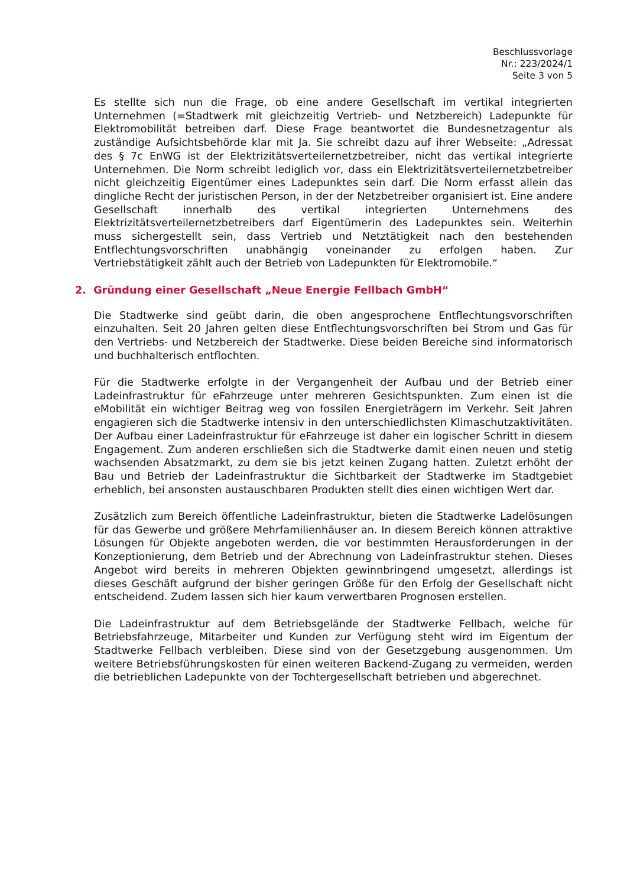Beschlussvorlage
Nr.: 223/2024/1
Seite 3 von 5
Es stellte sich nun die Frage, ob eine andere Gesellschaft im vertikal integrierten Unternehmen (=Stadtwerk mit gleichzeitig Vertrieb- und Netzbereich) Ladepunkte für Elektromobilität betreiben darf. Diese Frage beantwortet die Bundesnetzagentur als zuständige Aufsichtsbehörde klar mit Ja. Sie schreibt dazu auf ihrer Webseite: „Adressat des § 7c EnWG ist der Elektrizitätsverteilernetzbetreiber, nicht das vertikal integrierte Unternehmen. Die Norm schreibt lediglich vor, dass ein Elektrizitätsverteilernetzbetreiber nicht gleichzeitig Eigentümer eines Ladepunktes sein darf. Die Norm erfasst allein das dingliche Recht der juristischen Person, in der der Netzbetreiber organisiert ist. Eine andere Gesellschaft innerhalb des vertikal integrierten Unternehmens des Elektrizitätsverteilernetzbetreibers darf Eigentümerin des Ladepunktes sein. Weiterhin muss sichergestellt sein, dass Vertrieb und Netztätigkeit nach den bestehenden Entflechtungsvorschriften unabhängig voneinander zu erfolgen haben. Zur Vertriebstätigkeit zählt auch der Betrieb von Ladepunkten für Elektromobile.“
2. Gründung einer Gesellschaft „Neue Energie Fellbach GmbH“
Die Stadtwerke sind geübt darin, die oben angesprochene Entflechtungsvorschriften einzuhalten. Seit 20 Jahren gelten diese Entflechtungsvorschriften bei Strom und Gas für den Vertriebs- und Netzbereich der Stadtwerke. Diese beiden Bereiche sind informatorisch und buchhalterisch entflochten.
Für die Stadtwerke erfolgte in der Vergangenheit der Aufbau und der Betrieb einer Ladeinfrastruktur für eFahrzeuge unter mehreren Gesichtspunkten. Zum einen ist die eMobilität ein wichtiger Beitrag weg von fossilen Energieträgern im Verkehr. Seit Jahren engagieren sich die Stadtwerke intensiv in den unterschiedlichsten Klimaschutzaktivitäten. Der Aufbau einer Ladeinfrastruktur für eFahrzeuge ist daher ein logischer Schritt in diesem Engagement. Zum anderen erschließen sich die Stadtwerke damit einen neuen und stetig wachsenden Absatzmarkt, zu dem sie bis jetzt keinen Zugang hatten. Zuletzt erhöht der Bau und Betrieb der Ladeinfrastruktur die Sichtbarkeit der Stadtwerke im Stadtgebiet erheblich, bei ansonsten austauschbaren Produkten stellt dies einen wichtigen Wert dar.
Zusätzlich zum Bereich öffentliche Ladeinfrastruktur, bieten die Stadtwerke Ladelösungen für das Gewerbe und größere Mehrfamilienhäuser an. In diesem Bereich können attraktive Lösungen für Objekte angeboten werden, die vor bestimmten Herausforderungen in der Konzeptionierung, dem Betrieb und der Abrechnung von Ladeinfrastruktur stehen. Dieses Angebot wird bereits in mehreren Objekten gewinnbringend umgesetzt, allerdings ist dieses Geschäft aufgrund der bisher geringen Größe für den Erfolg der Gesellschaft nicht entscheidend. Zudem lassen sich hier kaum verwertbaren Prognosen erstellen.
Die Ladeinfrastruktur auf dem Betriebsgelände der Stadtwerke Fellbach, welche für Betriebsfahrzeuge, Mitarbeiter und Kunden zur Verfügung steht wird im Eigentum der Stadtwerke Fellbach verbleiben. Diese sind von der Gesetzgebung ausgenommen. Um weitere Betriebsführungskosten für einen weiteren Backend-Zugang zu vermeiden, werden die betrieblichen Ladepunkte von der Tochtergesellschaft betrieben und abgerechnet.